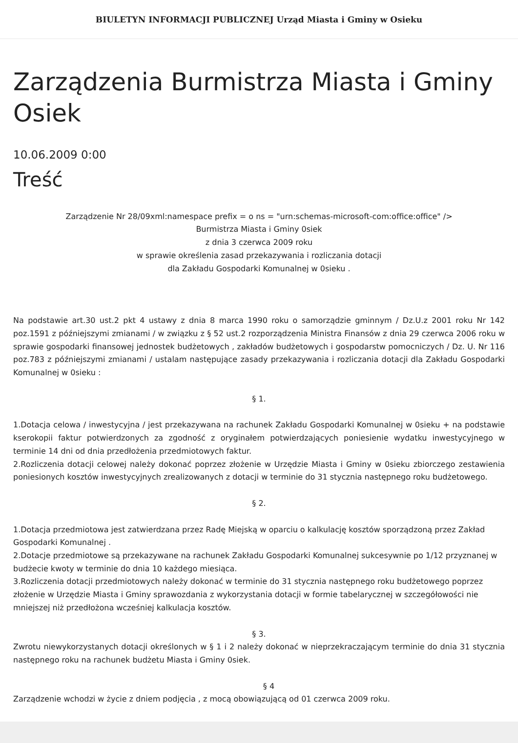BIULETYN INFORMACJI PUBLICZNEJ Urząd Miasta i Gminy w Osieku
Zarządzenia Burmistrza Miasta i Gminy Osiek
10.06.2009 0:00
Treść
Zarządzenie Nr 28/09xml:namespace prefix = o ns = "urn:schemas-microsoft-com:office:office" />
Burmistrza Miasta i Gminy 0siek
z dnia 3 czerwca 2009 roku
w sprawie określenia zasad przekazywania i rozliczania dotacji
dla Zakładu Gospodarki Komunalnej w 0sieku .
Na podstawie art.30 ust.2 pkt 4 ustawy z dnia 8 marca 1990 roku o samorządzie gminnym / Dz.U.z 2001 roku Nr 142 poz.1591 z późniejszymi zmianami / w związku z § 52 ust.2 rozporządzenia Ministra Finansów z dnia 29 czerwca 2006 roku w sprawie gospodarki finansowej jednostek budżetowych , zakładów budżetowych i gospodarstw pomocniczych / Dz. U. Nr 116 poz.783 z późniejszymi zmianami / ustalam następujące zasady przekazywania i rozliczania dotacji dla Zakładu Gospodarki Komunalnej w 0sieku :
§ 1.
1.Dotacja celowa / inwestycyjna / jest przekazywana na rachunek Zakładu Gospodarki Komunalnej w 0sieku + na podstawie kserokopii faktur potwierdzonych za zgodność z oryginałem potwierdzających poniesienie wydatku inwestycyjnego w terminie 14 dni od dnia przedłożenia przedmiotowych faktur.
2.Rozliczenia dotacji celowej należy dokonać poprzez złożenie w Urzędzie Miasta i Gminy w 0sieku zbiorczego zestawienia poniesionych kosztów inwestycyjnych zrealizowanych z dotacji w terminie do 31 stycznia następnego roku budżetowego.
§ 2.
1.Dotacja przedmiotowa jest zatwierdzana przez Radę Miejską w oparciu o kalkulację kosztów sporządzoną przez Zakład Gospodarki Komunalnej .
2.Dotacje przedmiotowe są przekazywane na rachunek Zakładu Gospodarki Komunalnej sukcesywnie po 1/12 przyznanej w budżecie kwoty w terminie do dnia 10 każdego miesiąca.
3.Rozliczenia dotacji przedmiotowych należy dokonać w terminie do 31 stycznia następnego roku budżetowego poprzez złożenie w Urzędzie Miasta i Gminy sprawozdania z wykorzystania dotacji w formie tabelarycznej w szczegółowości nie mniejszej niż przedłożona wcześniej kalkulacja kosztów.
§ 3.
Zwrotu niewykorzystanych dotacji określonych w § 1 i 2 należy dokonać w nieprzekraczającym terminie do dnia 31 stycznia następnego roku na rachunek budżetu Miasta i Gminy 0siek.
§ 4
Zarządzenie wchodzi w życie z dniem podjęcia , z mocą obowiązującą od 01 czerwca 2009 roku.